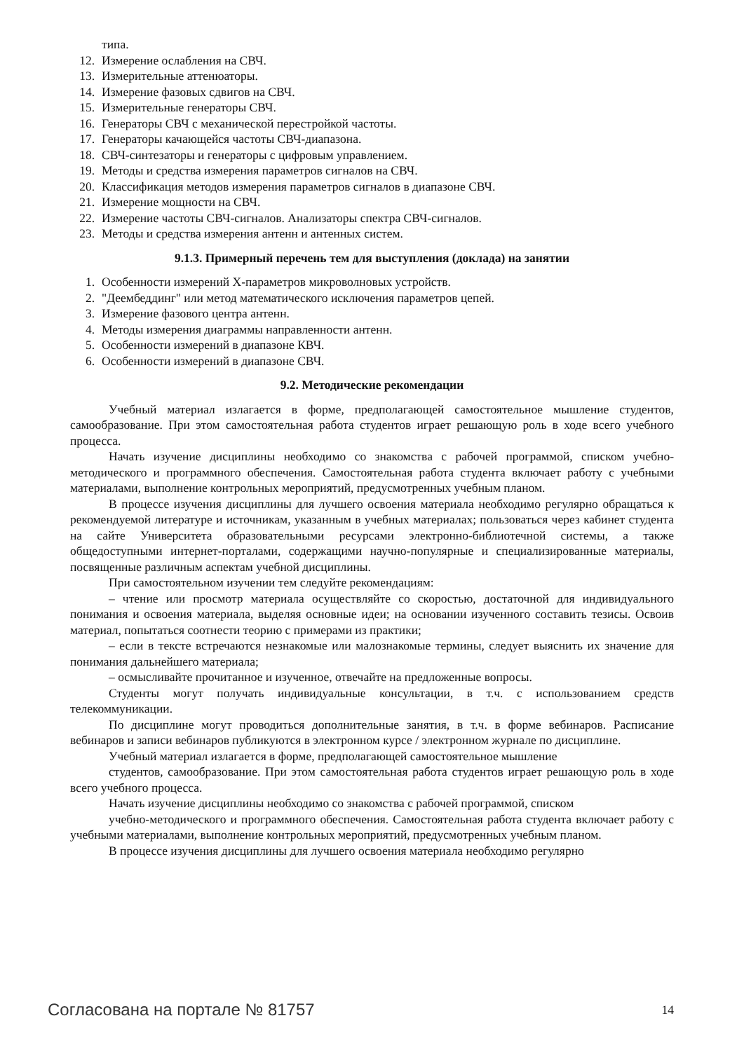типа.
12. Измерение ослабления на СВЧ.
13. Измерительные аттенюаторы.
14. Измерение фазовых сдвигов на СВЧ.
15. Измерительные генераторы СВЧ.
16. Генераторы СВЧ с механической перестройкой частоты.
17. Генераторы качающейся частоты СВЧ-диапазона.
18. СВЧ-синтезаторы и генераторы с цифровым управлением.
19. Методы и средства измерения параметров сигналов на СВЧ.
20. Классификация методов измерения параметров сигналов в диапазоне СВЧ.
21. Измерение мощности на СВЧ.
22. Измерение частоты СВЧ-сигналов. Анализаторы спектра СВЧ-сигналов.
23. Методы и средства измерения антенн и антенных систем.
9.1.3. Примерный перечень тем для выступления (доклада) на занятии
1. Особенности измерений Х-параметров микроволновых устройств.
2. "Деембеддинг" или метод математического исключения параметров цепей.
3. Измерение фазового центра антенн.
4. Методы измерения диаграммы направленности антенн.
5. Особенности измерений в диапазоне КВЧ.
6. Особенности измерений в диапазоне СВЧ.
9.2. Методические рекомендации
Учебный материал излагается в форме, предполагающей самостоятельное мышление студентов, самообразование. При этом самостоятельная работа студентов играет решающую роль в ходе всего учебного процесса.
Начать изучение дисциплины необходимо со знакомства с рабочей программой, списком учебно-методического и программного обеспечения. Самостоятельная работа студента включает работу с учебными материалами, выполнение контрольных мероприятий, предусмотренных учебным планом.
В процессе изучения дисциплины для лучшего освоения материала необходимо регулярно обращаться к рекомендуемой литературе и источникам, указанным в учебных материалах; пользоваться через кабинет студента на сайте Университета образовательными ресурсами электронно-библиотечной системы, а также общедоступными интернет-порталами, содержащими научно-популярные и специализированные материалы, посвященные различным аспектам учебной дисциплины.
При самостоятельном изучении тем следуйте рекомендациям:
– чтение или просмотр материала осуществляйте со скоростью, достаточной для индивидуального понимания и освоения материала, выделяя основные идеи; на основании изученного составить тезисы. Освоив материал, попытаться соотнести теорию с примерами из практики;
– если в тексте встречаются незнакомые или малознакомые термины, следует выяснить их значение для понимания дальнейшего материала;
– осмысливайте прочитанное и изученное, отвечайте на предложенные вопросы.
Студенты могут получать индивидуальные консультации, в т.ч. с использованием средств телекоммуникации.
По дисциплине могут проводиться дополнительные занятия, в т.ч. в форме вебинаров. Расписание вебинаров и записи вебинаров публикуются в электронном курсе / электронном журнале по дисциплине.
Учебный материал излагается в форме, предполагающей самостоятельное мышление
студентов, самообразование. При этом самостоятельная работа студентов играет решающую роль в ходе всего учебного процесса.
Начать изучение дисциплины необходимо со знакомства с рабочей программой, списком
учебно-методического и программного обеспечения. Самостоятельная работа студента включает работу с учебными материалами, выполнение контрольных мероприятий, предусмотренных учебным планом.
В процессе изучения дисциплины для лучшего освоения материала необходимо регулярно
Согласована на портале № 81757 14